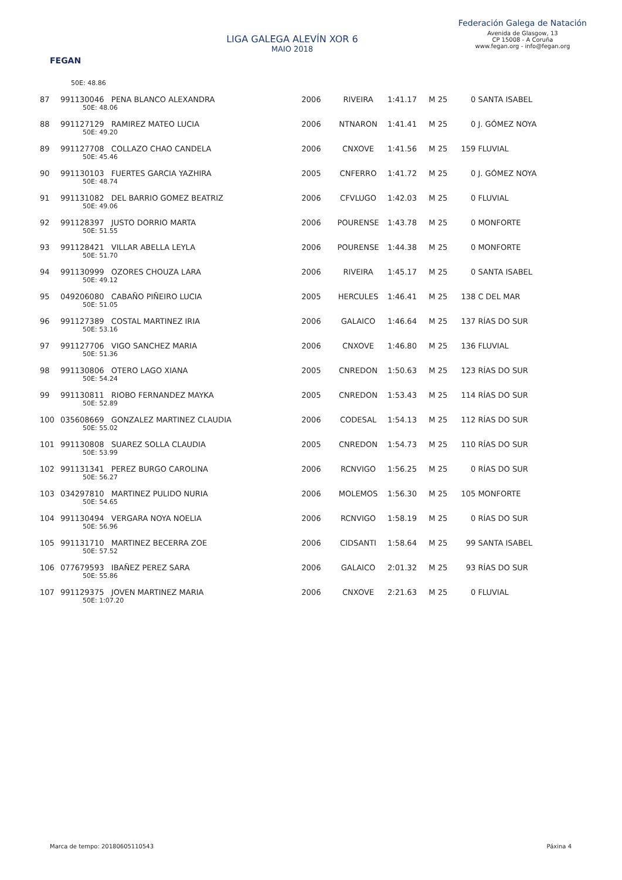FEGAN
LIGA GALEGA ALEVÍN XOR 6
MAIO 2018
Federación Galega de Natación
Avenida de Glasgow, 13
CP 15008 - A Coruña
www.fegan.org - info@fegan.org
| | 50E: 48.86 | | | | | | |
| 87 | 991130046 PENA BLANCO ALEXANDRA | 2006 | RIVEIRA | 1:41.17 | M 25 | 0 | SANTA ISABEL |
| | 50E: 48.06 | | | | | | |
| 88 | 991127129 RAMIREZ MATEO LUCIA | 2006 | NTNARON | 1:41.41 | M 25 | 0 | J. GÓMEZ NOYA |
| | 50E: 49.20 | | | | | | |
| 89 | 991127708 COLLAZO CHAO CANDELA | 2006 | CNXOVE | 1:41.56 | M 25 | 159 | FLUVIAL |
| | 50E: 45.46 | | | | | | |
| 90 | 991130103 FUERTES GARCIA YAZHIRA | 2005 | CNFERRO | 1:41.72 | M 25 | 0 | J. GÓMEZ NOYA |
| | 50E: 48.74 | | | | | | |
| 91 | 991131082 DEL BARRIO GOMEZ BEATRIZ | 2006 | CFVLUGO | 1:42.03 | M 25 | 0 | FLUVIAL |
| | 50E: 49.06 | | | | | | |
| 92 | 991128397 JUSTO DORRIO MARTA | 2006 | POURENSE | 1:43.78 | M 25 | 0 | MONFORTE |
| | 50E: 51.55 | | | | | | |
| 93 | 991128421 VILLAR ABELLA LEYLA | 2006 | POURENSE | 1:44.38 | M 25 | 0 | MONFORTE |
| | 50E: 51.70 | | | | | | |
| 94 | 991130999 OZORES CHOUZA LARA | 2006 | RIVEIRA | 1:45.17 | M 25 | 0 | SANTA ISABEL |
| | 50E: 49.12 | | | | | | |
| 95 | 049206080 CABAÑO PIÑEIRO LUCIA | 2005 | HERCULES | 1:46.41 | M 25 | 138 | C DEL MAR |
| | 50E: 51.05 | | | | | | |
| 96 | 991127389 COSTAL MARTINEZ IRIA | 2006 | GALAICO | 1:46.64 | M 25 | 137 | RÍAS DO SUR |
| | 50E: 53.16 | | | | | | |
| 97 | 991127706 VIGO SANCHEZ MARIA | 2006 | CNXOVE | 1:46.80 | M 25 | 136 | FLUVIAL |
| | 50E: 51.36 | | | | | | |
| 98 | 991130806 OTERO LAGO XIANA | 2005 | CNREDON | 1:50.63 | M 25 | 123 | RÍAS DO SUR |
| | 50E: 54.24 | | | | | | |
| 99 | 991130811 RIOBO FERNANDEZ MAYKA | 2005 | CNREDON | 1:53.43 | M 25 | 114 | RÍAS DO SUR |
| | 50E: 52.89 | | | | | | |
| 100 | 035608669 GONZALEZ MARTINEZ CLAUDIA | 2006 | CODESAL | 1:54.13 | M 25 | 112 | RÍAS DO SUR |
| | 50E: 55.02 | | | | | | |
| 101 | 991130808 SUAREZ SOLLA CLAUDIA | 2005 | CNREDON | 1:54.73 | M 25 | 110 | RÍAS DO SUR |
| | 50E: 53.99 | | | | | | |
| 102 | 991131341 PEREZ BURGO CAROLINA | 2006 | RCNVIGO | 1:56.25 | M 25 | 0 | RÍAS DO SUR |
| | 50E: 56.27 | | | | | | |
| 103 | 034297810 MARTINEZ PULIDO NURIA | 2006 | MOLEMOS | 1:56.30 | M 25 | 105 | MONFORTE |
| | 50E: 54.65 | | | | | | |
| 104 | 991130494 VERGARA NOYA NOELIA | 2006 | RCNVIGO | 1:58.19 | M 25 | 0 | RÍAS DO SUR |
| | 50E: 56.96 | | | | | | |
| 105 | 991131710 MARTINEZ BECERRA ZOE | 2006 | CIDSANTI | 1:58.64 | M 25 | 99 | SANTA ISABEL |
| | 50E: 57.52 | | | | | | |
| 106 | 077679593 IBAÑEZ PEREZ SARA | 2006 | GALAICO | 2:01.32 | M 25 | 93 | RÍAS DO SUR |
| | 50E: 55.86 | | | | | | |
| 107 | 991129375 JOVEN MARTINEZ MARIA | 2006 | CNXOVE | 2:21.63 | M 25 | 0 | FLUVIAL |
| | 50E: 1:07.20 | | | | | | |
Marca de tempo: 20180605110543 Páxina 4